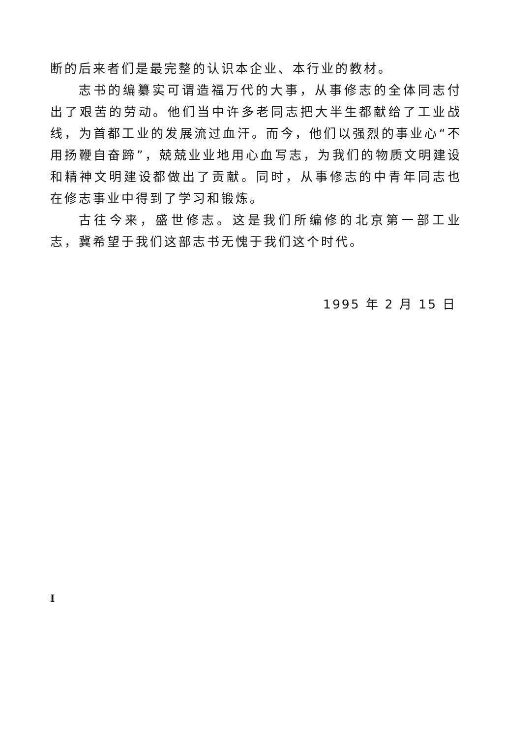断的后来者们是最完整的认识本企业、本行业的教材。
志书的编纂实可谓造福万代的大事，从事修志的全体同志付出了艰苦的劳动。他们当中许多老同志把大半生都献给了工业战线，为首都工业的发展流过血汗。而今，他们以强烈的事业心“不用扬鞭自奋蹄”，兢兢业业地用心血写志，为我们的物质文明建设和精神文明建设都做出了贡献。同时，从事修志的中青年同志也在修志事业中得到了学习和锻炼。
古往今来，盛世修志。这是我们所编修的北京第一部工业志，冀希望于我们这部志书无愧于我们这个时代。
1995 年 2 月 15 日
I